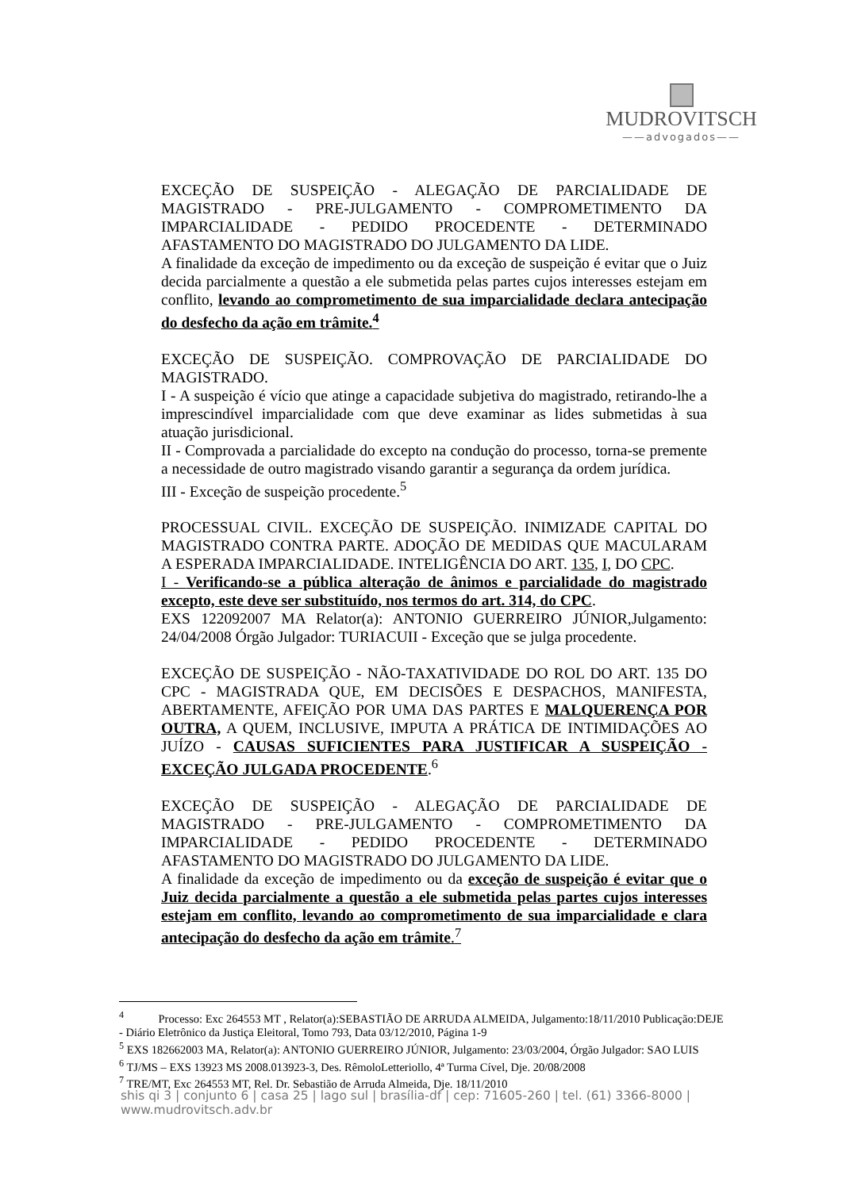MUDROVITSCH
——advogados——
EXCEÇÃO DE SUSPEIÇÃO - ALEGAÇÃO DE PARCIALIDADE DE MAGISTRADO - PRE-JULGAMENTO - COMPROMETIMENTO DA IMPARCIALIDADE - PEDIDO PROCEDENTE - DETERMINADO AFASTAMENTO DO MAGISTRADO DO JULGAMENTO DA LIDE.
A finalidade da exceção de impedimento ou da exceção de suspeição é evitar que o Juiz decida parcialmente a questão a ele submetida pelas partes cujos interesses estejam em conflito, levando ao comprometimento de sua imparcialidade declara antecipação do desfecho da ação em trâmite.<sup>4</sup>
EXCEÇÃO DE SUSPEIÇÃO. COMPROVAÇÃO DE PARCIALIDADE DO MAGISTRADO.
I - A suspeição é vício que atinge a capacidade subjetiva do magistrado, retirando-lhe a imprescindível imparcialidade com que deve examinar as lides submetidas à sua atuação jurisdicional.
II - Comprovada a parcialidade do excepto na condução do processo, torna-se premente a necessidade de outro magistrado visando garantir a segurança da ordem jurídica.
III - Exceção de suspeição procedente.<sup>5</sup>
PROCESSUAL CIVIL. EXCEÇÃO DE SUSPEIÇÃO. INIMIZADE CAPITAL DO MAGISTRADO CONTRA PARTE. ADOÇÃO DE MEDIDAS QUE MACULARAM A ESPERADA IMPARCIALIDADE. INTELIGÊNCIA DO ART. 135, I, DO CPC.
I - Verificando-se a pública alteração de ânimos e parcialidade do magistrado excepto, este deve ser substituído, nos termos do art. 314, do CPC.
EXS 122092007 MA Relator(a): ANTONIO GUERREIRO JÚNIOR,Julgamento: 24/04/2008 Órgão Julgador: TURIACUII - Exceção que se julga procedente.
EXCEÇÃO DE SUSPEIÇÃO - NÃO-TAXATIVIDADE DO ROL DO ART. 135 DO CPC - MAGISTRADA QUE, EM DECISÕES E DESPACHOS, MANIFESTA, ABERTAMENTE, AFEIÇÃO POR UMA DAS PARTES E MALQUERENÇA POR OUTRA, A QUEM, INCLUSIVE, IMPUTA A PRÁTICA DE INTIMIDAÇÕES AO JUÍZO - CAUSAS SUFICIENTES PARA JUSTIFICAR A SUSPEIÇÃO - EXCEÇÃO JULGADA PROCEDENTE.<sup>6</sup>
EXCEÇÃO DE SUSPEIÇÃO - ALEGAÇÃO DE PARCIALIDADE DE MAGISTRADO - PRE-JULGAMENTO - COMPROMETIMENTO DA IMPARCIALIDADE - PEDIDO PROCEDENTE - DETERMINADO AFASTAMENTO DO MAGISTRADO DO JULGAMENTO DA LIDE.
A finalidade da exceção de impedimento ou da exceção de suspeição é evitar que o Juiz decida parcialmente a questão a ele submetida pelas partes cujos interesses estejam em conflito, levando ao comprometimento de sua imparcialidade e clara antecipação do desfecho da ação em trâmite.<sup>7</sup>
<sup>4</sup> Processo: Exc 264553 MT , Relator(a):SEBASTIÃO DE ARRUDA ALMEIDA, Julgamento:18/11/2010 Publicação:DEJE - Diário Eletrônico da Justiça Eleitoral, Tomo 793, Data 03/12/2010, Página 1-9
<sup>5</sup> EXS 182662003 MA, Relator(a): ANTONIO GUERREIRO JÚNIOR, Julgamento: 23/03/2004, Órgão Julgador: SAO LUIS
<sup>6</sup> TJ/MS – EXS 13923 MS 2008.013923-3, Des. RêmoloLetteriollo, 4ª Turma Cível, Dje. 20/08/2008
<sup>7</sup> TRE/MT, Exc 264553 MT, Rel. Dr. Sebastião de Arruda Almeida, Dje. 18/11/2010
shis qi 3 | conjunto 6 | casa 25 | lago sul | brasília-df | cep: 71605-260 | tel. (61) 3366-8000 | www.mudrovitsch.adv.br